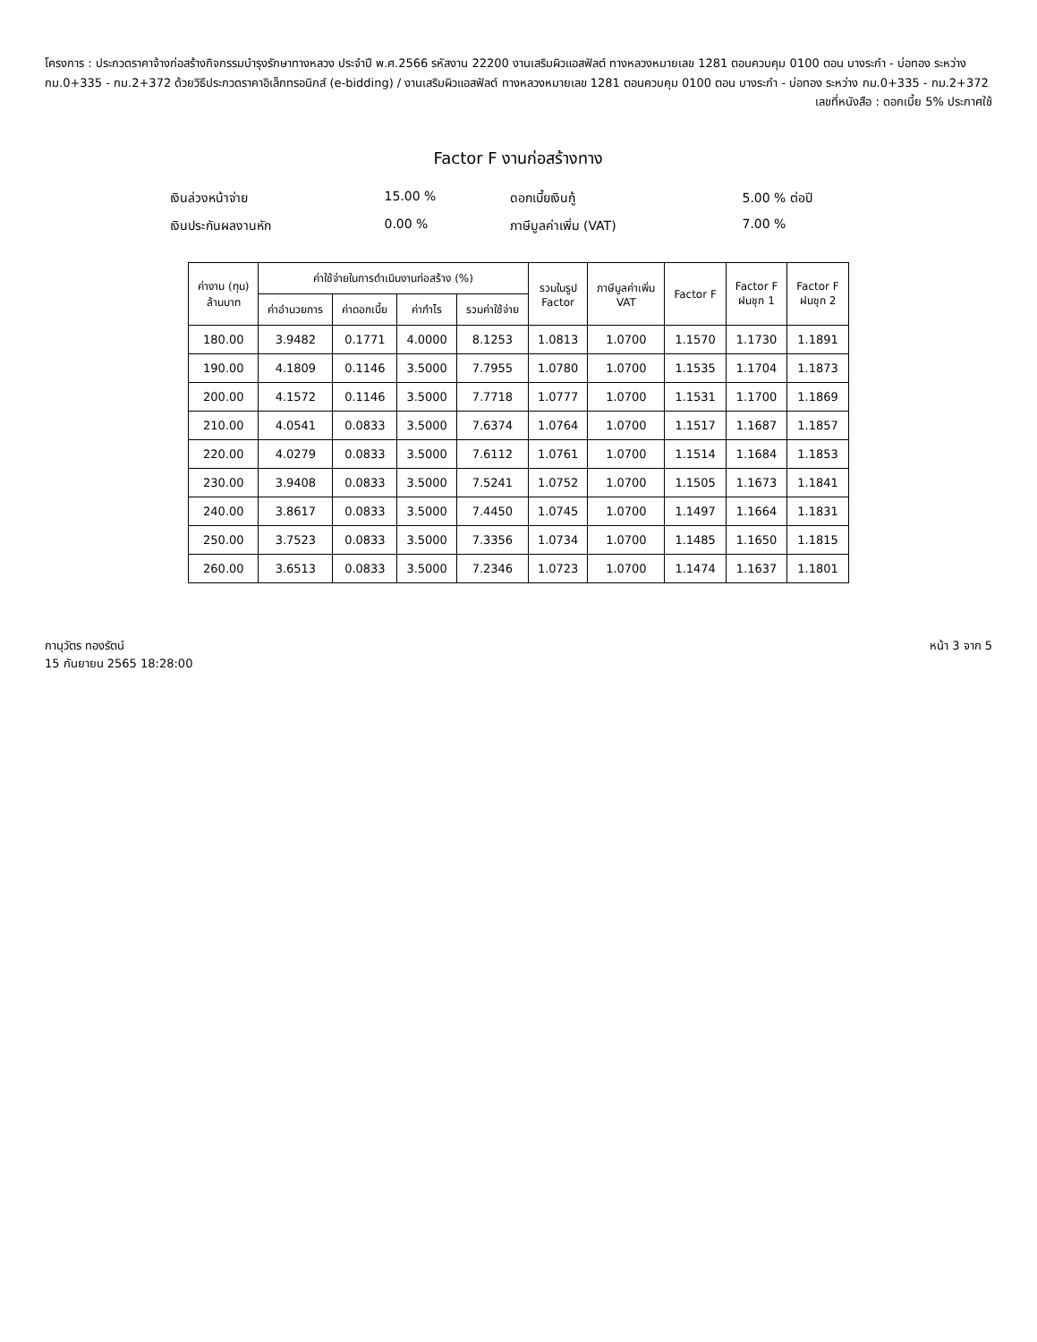โครงการ : ประกวดราคาจ้างก่อสร้างกิจกรรมบำรุงรักษาทางหลวง ประจำปี พ.ศ.2566 รหัสงาน 22200 งานเสริมผิวแอสฟัลต์ ทางหลวงหมายเลข 1281 ตอนควบคุม 0100 ตอน บางระกำ - บ่อทอง ระหว่าง กม.0+335 - กม.2+372 ด้วยวิธีประกวดราคาอิเล็กทรอนิกส์ (e-bidding) / งานเสริมผิวแอสฟัลต์ ทางหลวงหมายเลข 1281 ตอนควบคุม 0100 ตอน บางระกำ - บ่อทอง ระหว่าง กม.0+335 - กม.2+372
เลขที่หนังสือ : ดอกเบี้ย 5% ประกาศใช้
Factor F งานก่อสร้างทาง
เงินล่วงหน้าจ่าย
15.00 %
ดอกเบี้ยเงินกู้
5.00 % ต่อปี
เงินประกันผลงานหัก
0.00 %
ภาษีมูลค่าเพิ่ม (VAT)
7.00 %
| ค่างาน (ทุน) ล้านบาท | ค่าใช้จ่ายในการดำเนินงานก่อสร้าง (%) | | | | รวมในรูป Factor | ภาษีมูลค่าเพิ่ม VAT | Factor F | Factor F ฝนชุก 1 | Factor F ฝนชุก 2 |
| --- | --- | --- | --- | --- | --- | --- | --- | --- | --- |
| | ค่าอำนวยการ | ค่าดอกเบี้ย | ค่ากำไร | รวมค่าใช้จ่าย | | | | | |
| 180.00 | 3.9482 | 0.1771 | 4.0000 | 8.1253 | 1.0813 | 1.0700 | 1.1570 | 1.1730 | 1.1891 |
| 190.00 | 4.1809 | 0.1146 | 3.5000 | 7.7955 | 1.0780 | 1.0700 | 1.1535 | 1.1704 | 1.1873 |
| 200.00 | 4.1572 | 0.1146 | 3.5000 | 7.7718 | 1.0777 | 1.0700 | 1.1531 | 1.1700 | 1.1869 |
| 210.00 | 4.0541 | 0.0833 | 3.5000 | 7.6374 | 1.0764 | 1.0700 | 1.1517 | 1.1687 | 1.1857 |
| 220.00 | 4.0279 | 0.0833 | 3.5000 | 7.6112 | 1.0761 | 1.0700 | 1.1514 | 1.1684 | 1.1853 |
| 230.00 | 3.9408 | 0.0833 | 3.5000 | 7.5241 | 1.0752 | 1.0700 | 1.1505 | 1.1673 | 1.1841 |
| 240.00 | 3.8617 | 0.0833 | 3.5000 | 7.4450 | 1.0745 | 1.0700 | 1.1497 | 1.1664 | 1.1831 |
| 250.00 | 3.7523 | 0.0833 | 3.5000 | 7.3356 | 1.0734 | 1.0700 | 1.1485 | 1.1650 | 1.1815 |
| 260.00 | 3.6513 | 0.0833 | 3.5000 | 7.2346 | 1.0723 | 1.0700 | 1.1474 | 1.1637 | 1.1801 |
กานุวัตร ทองรัตน์
15 กันยายน 2565 18:28:00
หน้า 3 จาก 5